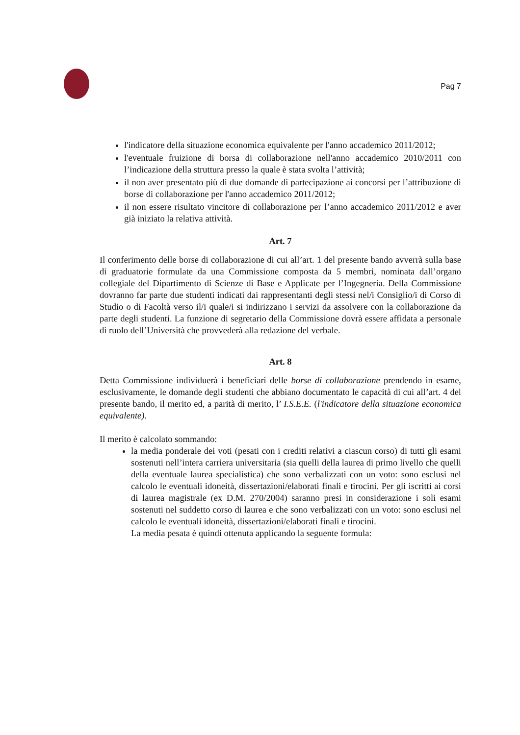Pag 7
l'indicatore della situazione economica equivalente per l'anno accademico 2011/2012;
l'eventuale fruizione di borsa di collaborazione nell'anno accademico 2010/2011 con l’indicazione della struttura presso la quale è stata svolta l’attività;
il non aver presentato più di due domande di partecipazione ai concorsi per l’attribuzione di borse di collaborazione per l'anno accademico 2011/2012;
il non essere risultato vincitore di collaborazione per l’anno accademico 2011/2012 e aver già iniziato la relativa attività.
Art. 7
Il conferimento delle borse di collaborazione di cui all’art. 1 del presente bando avverrà sulla base di graduatorie formulate da una Commissione composta da 5 membri, nominata dall’organo collegiale del Dipartimento di Scienze di Base e Applicate per l’Ingegneria. Della Commissione dovranno far parte due studenti indicati dai rappresentanti degli stessi nel/i Consiglio/i di Corso di Studio o di Facoltà verso il/i quale/i si indirizzano i servizi da assolvere con la collaborazione da parte degli studenti. La funzione di segretario della Commissione dovrà essere affidata a personale di ruolo dell’Università che provvederà alla redazione del verbale.
Art. 8
Detta Commissione individuerà i beneficiari delle borse di collaborazione prendendo in esame, esclusivamente, le domande degli studenti che abbiano documentato le capacità di cui all’art. 4 del presente bando, il merito ed, a parità di merito, l’ I.S.E.E. (l'indicatore della situazione economica equivalente).
Il merito è calcolato sommando:
la media ponderale dei voti (pesati con i crediti relativi a ciascun corso) di tutti gli esami sostenuti nell’intera carriera universitaria (sia quelli della laurea di primo livello che quelli della eventuale laurea specialistica) che sono verbalizzati con un voto: sono esclusi nel calcolo le eventuali idoneità, dissertazioni/elaborati finali e tirocini. Per gli iscritti ai corsi di laurea magistrale (ex D.M. 270/2004) saranno presi in considerazione i soli esami sostenuti nel suddetto corso di laurea e che sono verbalizzati con un voto: sono esclusi nel calcolo le eventuali idoneità, dissertazioni/elaborati finali e tirocini.
La media pesata è quindi ottenuta applicando la seguente formula: